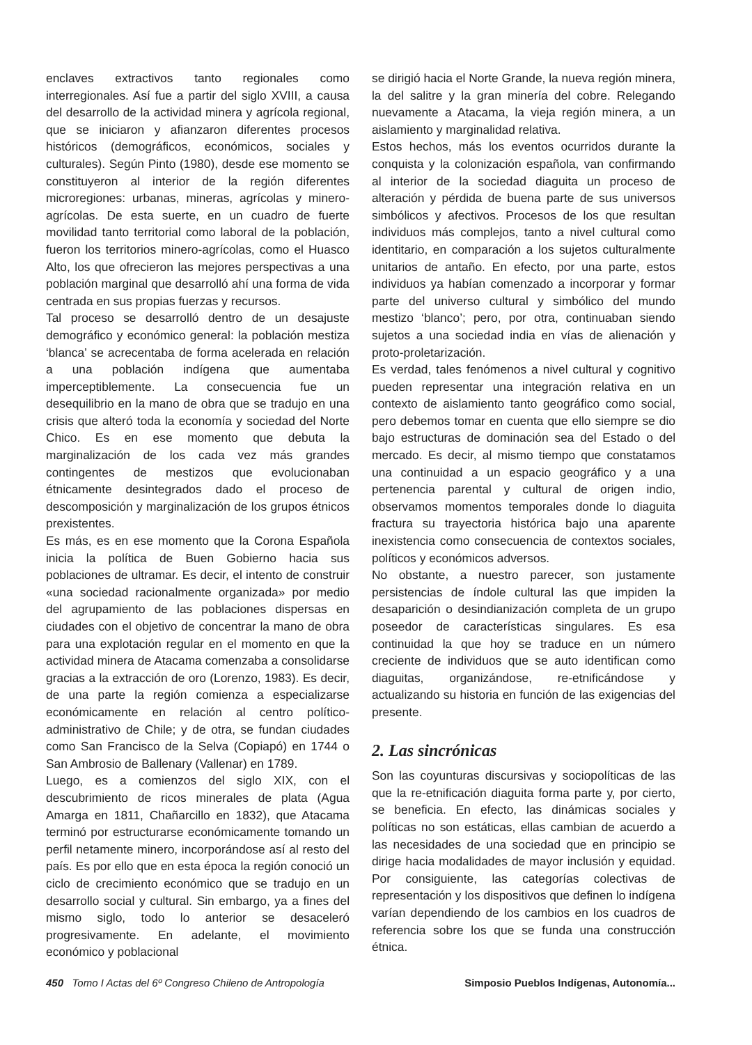enclaves extractivos tanto regionales como interregionales. Así fue a partir del siglo XVIII, a causa del desarrollo de la actividad minera y agrícola regional, que se iniciaron y afianzaron diferentes procesos históricos (demográficos, económicos, sociales y culturales). Según Pinto (1980), desde ese momento se constituyeron al interior de la región diferentes microregiones: urbanas, mineras, agrícolas y minero-agrícolas. De esta suerte, en un cuadro de fuerte movilidad tanto territorial como laboral de la población, fueron los territorios minero-agrícolas, como el Huasco Alto, los que ofrecieron las mejores perspectivas a una población marginal que desarrolló ahí una forma de vida centrada en sus propias fuerzas y recursos.
Tal proceso se desarrolló dentro de un desajuste demográfico y económico general: la población mestiza ‘blanca’ se acrecentaba de forma acelerada en relación a una población indígena que aumentaba imperceptiblemente. La consecuencia fue un desequilibrio en la mano de obra que se tradujo en una crisis que alteró toda la economía y sociedad del Norte Chico. Es en ese momento que debuta la marginalización de los cada vez más grandes contingentes de mestizos que evolucionaban étnicamente desintegrados dado el proceso de descomposición y marginalización de los grupos étnicos prexistentes.
Es más, es en ese momento que la Corona Española inicia la política de Buen Gobierno hacia sus poblaciones de ultramar. Es decir, el intento de construir «una sociedad racionalmente organizada» por medio del agrupamiento de las poblaciones dispersas en ciudades con el objetivo de concentrar la mano de obra para una explotación regular en el momento en que la actividad minera de Atacama comenzaba a consolidarse gracias a la extracción de oro (Lorenzo, 1983). Es decir, de una parte la región comienza a especializarse económicamente en relación al centro político-administrativo de Chile; y de otra, se fundan ciudades como San Francisco de la Selva (Copiapó) en 1744 o San Ambrosio de Ballenary (Vallenar) en 1789.
Luego, es a comienzos del siglo XIX, con el descubrimiento de ricos minerales de plata (Agua Amarga en 1811, Chañarcillo en 1832), que Atacama terminó por estructurarse económicamente tomando un perfil netamente minero, incorporándose así al resto del país. Es por ello que en esta época la región conoció un ciclo de crecimiento económico que se tradujo en un desarrollo social y cultural. Sin embargo, ya a fines del mismo siglo, todo lo anterior se desaceleró progresivamente. En adelante, el movimiento económico y poblacional
se dirigió hacia el Norte Grande, la nueva región minera, la del salitre y la gran minería del cobre. Relegando nuevamente a Atacama, la vieja región minera, a un aislamiento y marginalidad relativa.
Estos hechos, más los eventos ocurridos durante la conquista y la colonización española, van confirmando al interior de la sociedad diaguita un proceso de alteración y pérdida de buena parte de sus universos simbólicos y afectivos. Procesos de los que resultan individuos más complejos, tanto a nivel cultural como identitario, en comparación a los sujetos culturalmente unitarios de antaño. En efecto, por una parte, estos individuos ya habían comenzado a incorporar y formar parte del universo cultural y simbólico del mundo mestizo ‘blanco’; pero, por otra, continuaban siendo sujetos a una sociedad india en vías de alienación y proto-proletarización.
Es verdad, tales fenómenos a nivel cultural y cognitivo pueden representar una integración relativa en un contexto de aislamiento tanto geográfico como social, pero debemos tomar en cuenta que ello siempre se dio bajo estructuras de dominación sea del Estado o del mercado. Es decir, al mismo tiempo que constatamos una continuidad a un espacio geográfico y a una pertenencia parental y cultural de origen indio, observamos momentos temporales donde lo diaguita fractura su trayectoria histórica bajo una aparente inexistencia como consecuencia de contextos sociales, políticos y económicos adversos.
No obstante, a nuestro parecer, son justamente persistencias de índole cultural las que impiden la desaparición o desindianización completa de un grupo poseedor de características singulares. Es esa continuidad la que hoy se traduce en un número creciente de individuos que se auto identifican como diaguitas, organizándose, re-etnificándose y actualizando su historia en función de las exigencias del presente.
2. Las sincrónicas
Son las coyunturas discursivas y sociopolíticas de las que la re-etnificación diaguita forma parte y, por cierto, se beneficia. En efecto, las dinámicas sociales y políticas no son estáticas, ellas cambian de acuerdo a las necesidades de una sociedad que en principio se dirige hacia modalidades de mayor inclusión y equidad. Por consiguiente, las categorías colectivas de representación y los dispositivos que definen lo indígena varían dependiendo de los cambios en los cuadros de referencia sobre los que se funda una construcción étnica.
450 Tomo I Actas del 6º Congreso Chileno de Antropología Simposio Pueblos Indígenas, Autonomía...